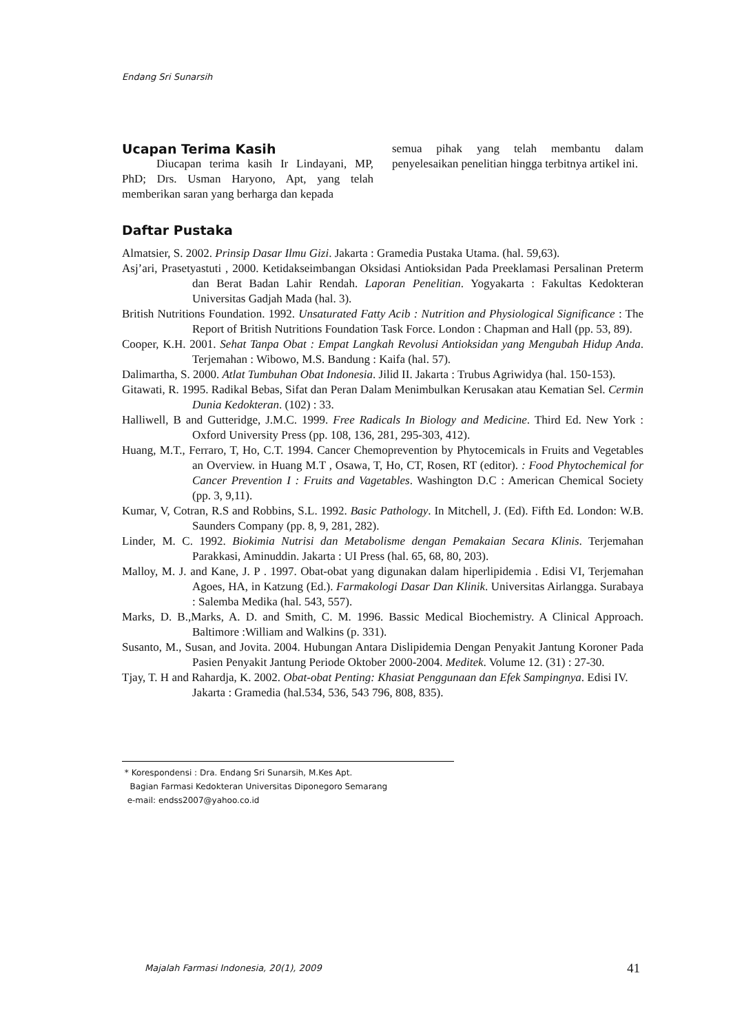Endang Sri Sunarsih
Ucapan Terima Kasih
Diucapan terima kasih Ir Lindayani, MP, PhD; Drs. Usman Haryono, Apt, yang telah memberikan saran yang berharga dan kepada
semua pihak yang telah membantu dalam penyelesaikan penelitian hingga terbitnya artikel ini.
Daftar Pustaka
Almatsier, S. 2002. Prinsip Dasar Ilmu Gizi. Jakarta : Gramedia Pustaka Utama. (hal. 59,63).
Asj’ari, Prasetyastuti , 2000. Ketidakseimbangan Oksidasi Antioksidan Pada Preeklamasi Persalinan Preterm dan Berat Badan Lahir Rendah. Laporan Penelitian. Yogyakarta : Fakultas Kedokteran Universitas Gadjah Mada (hal. 3).
British Nutritions Foundation. 1992. Unsaturated Fatty Acib : Nutrition and Physiological Significance : The Report of British Nutritions Foundation Task Force. London : Chapman and Hall (pp. 53, 89).
Cooper, K.H. 2001. Sehat Tanpa Obat : Empat Langkah Revolusi Antioksidan yang Mengubah Hidup Anda. Terjemahan : Wibowo, M.S. Bandung : Kaifa (hal. 57).
Dalimartha, S. 2000. Atlat Tumbuhan Obat Indonesia. Jilid II. Jakarta : Trubus Agriwidya (hal. 150-153).
Gitawati, R. 1995. Radikal Bebas, Sifat dan Peran Dalam Menimbulkan Kerusakan atau Kematian Sel. Cermin Dunia Kedokteran. (102) : 33.
Halliwell, B and Gutteridge, J.M.C. 1999. Free Radicals In Biology and Medicine. Third Ed. New York : Oxford University Press (pp. 108, 136, 281, 295-303, 412).
Huang, M.T., Ferraro, T, Ho, C.T. 1994. Cancer Chemoprevention by Phytocemicals in Fruits and Vegetables an Overview. in Huang M.T , Osawa, T, Ho, CT, Rosen, RT (editor). : Food Phytochemical for Cancer Prevention I : Fruits and Vagetables. Washington D.C : American Chemical Society (pp. 3, 9,11).
Kumar, V, Cotran, R.S and Robbins, S.L. 1992. Basic Pathology. In Mitchell, J. (Ed). Fifth Ed. London: W.B. Saunders Company (pp. 8, 9, 281, 282).
Linder, M. C. 1992. Biokimia Nutrisi dan Metabolisme dengan Pemakaian Secara Klinis. Terjemahan Parakkasi, Aminuddin. Jakarta : UI Press (hal. 65, 68, 80, 203).
Malloy, M. J. and Kane, J. P . 1997. Obat-obat yang digunakan dalam hiperlipidemia . Edisi VI, Terjemahan Agoes, HA, in Katzung (Ed.). Farmakologi Dasar Dan Klinik. Universitas Airlangga. Surabaya : Salemba Medika (hal. 543, 557).
Marks, D. B.,Marks, A. D. and Smith, C. M. 1996. Bassic Medical Biochemistry. A Clinical Approach. Baltimore :William and Walkins (p. 331).
Susanto, M., Susan, and Jovita. 2004. Hubungan Antara Dislipidemia Dengan Penyakit Jantung Koroner Pada Pasien Penyakit Jantung Periode Oktober 2000-2004. Meditek. Volume 12. (31) : 27-30.
Tjay, T. H and Rahardja, K. 2002. Obat-obat Penting: Khasiat Penggunaan dan Efek Sampingnya. Edisi IV. Jakarta : Gramedia (hal.534, 536, 543 796, 808, 835).
* Korespondensi : Dra. Endang Sri Sunarsih, M.Kes Apt.
Bagian Farmasi Kedokteran Universitas Diponegoro Semarang
e-mail: endss2007@yahoo.co.id
Majalah Farmasi Indonesia, 20(1), 2009
41